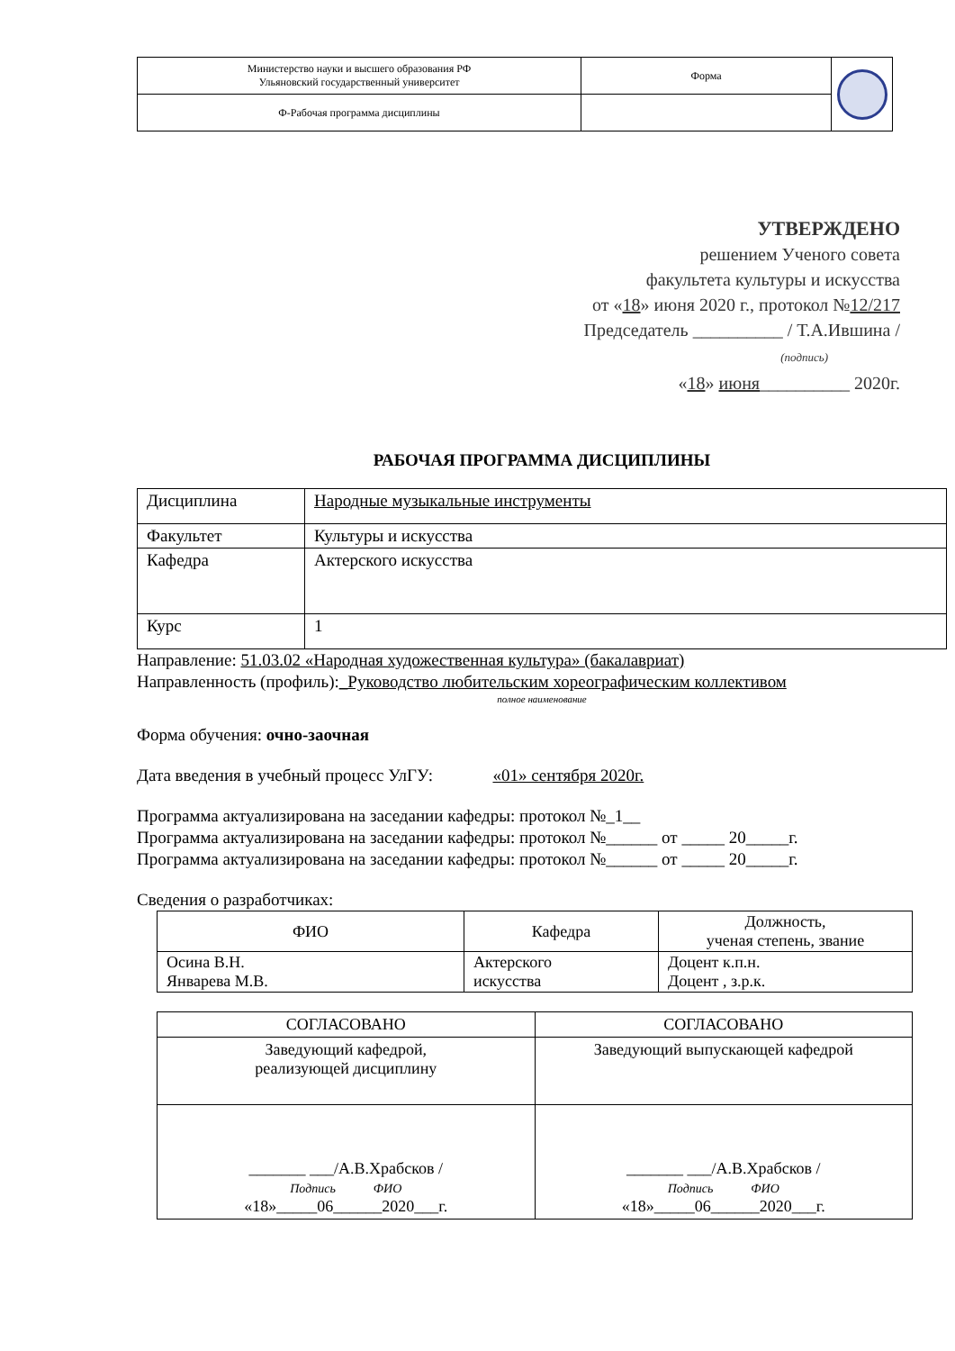| Министерство науки и высшего образования РФ Ульяновский государственный университет | Форма | |
| Ф-Рабочая программа дисциплины | | |
УТВЕРЖДЕНО
решением Ученого совета
факультета культуры и искусства
от «18» июня 2020 г., протокол №12/217
Председатель __________ / Т.А.Ившина /
(подпись)
«18» июня__________ 2020г.
РАБОЧАЯ ПРОГРАММА ДИСЦИПЛИНЫ
| Дисциплина | Народные музыкальные инструменты |
| Факультет | Культуры и искусства |
| Кафедра | Актерского искусства |
| Курс | 1 |
Направление: 51.03.02 «Народная художественная культура» (бакалавриат)
Направленность (профиль):_Руководство любительским хореографическим коллективом
полное наименование
Форма обучения: очно-заочная
Дата введения в учебный процесс УлГУ: «01» сентября 2020г.
Программа актуализирована на заседании кафедры: протокол №_1__
Программа актуализирована на заседании кафедры: протокол №______ от _____ 20_____г.
Программа актуализирована на заседании кафедры: протокол №______ от _____ 20_____г.
Сведения о разработчиках:
| ФИО | Кафедра | Должность, ученая степень, звание |
| --- | --- | --- |
| Осина В.Н. Январева М.В. | Актерского искусства | Доцент к.п.н. Доцент , з.р.к. |
| СОГЛАСОВАНО | СОГЛАСОВАНО |
| Заведующий кафедрой, реализующей дисциплину | Заведующий выпускающей кафедрой |
| _______ ___/А.В.Храбсков / Подпись ФИО «18»_____06______2020___г. | _______ ___/А.В.Храбсков / Подпись ФИО «18»_____06______2020___г. |